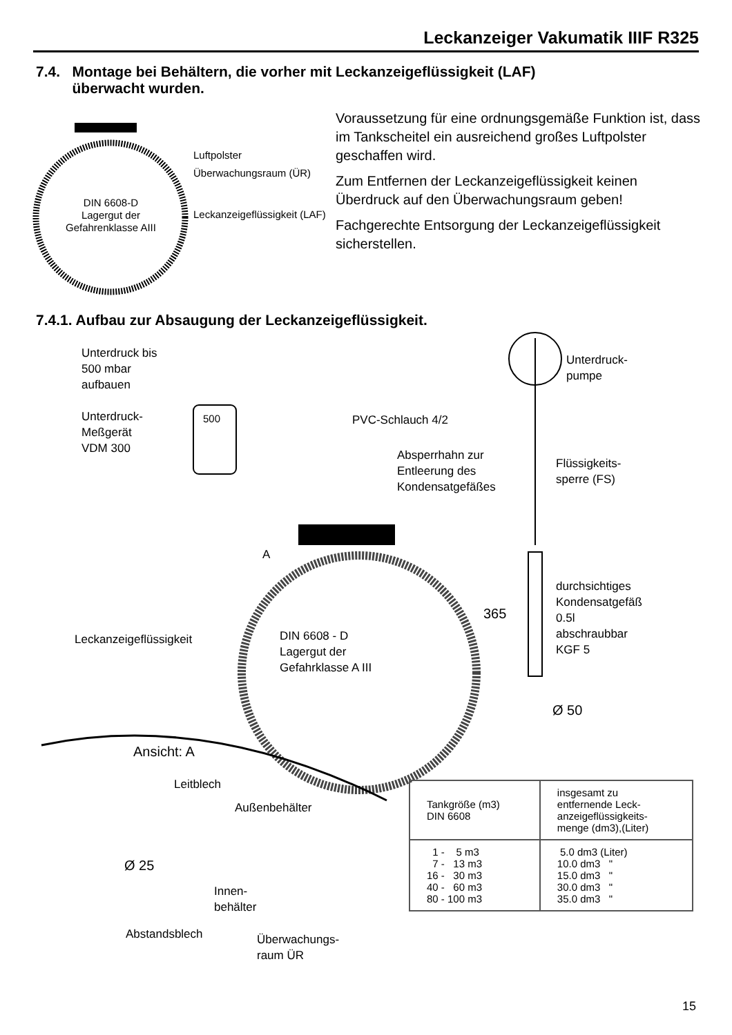Leckanzeiger Vakumatik IIIF R325
7.4. Montage bei Behältern, die vorher mit Leckanzeigeflüssigkeit (LAF)
überwacht wurden.
Luftpolster
Überwachungsraum (ÜR)
Leckanzeigeflüssigkeit (LAF)
DIN 6608-D
Lagergut der
Gefahrenklasse AIII
Voraussetzung für eine ordnungsgemäße Funktion ist, dass im Tankscheitel ein ausreichend großes Luftpolster geschaffen wird.
Zum Entfernen der Leckanzeigeflüssigkeit keinen Überdruck auf den Überwachungsraum geben!
Fachgerechte Entsorgung der Leckanzeigeflüssigkeit sicherstellen.
7.4.1. Aufbau zur Absaugung der Leckanzeigeflüssigkeit.
Unterdruck bis
500 mbar
aufbauen
Unterdruck-
Meßgerät
VDM 300
500
Unterdruck-
pumpe
PVC-Schlauch 4/2
Absperrhahn zur
Entleerung des
Kondensatgefäßes
Flüssigkeits-
sperre (FS)
A
durchsichtiges
Kondensatgefäß
0.5l
abschraubbar
KGF 5
365
Leckanzeigeflüssigkeit
DIN 6608 - D
Lagergut der
Gefahrklasse A III
Ø 50
Ansicht: A
Leitblech
Außenbehälter
Ø 25
Innen-
behälter
Abstandsblech
Überwachungs-
raum ÜR
| Tankgröße (m3) DIN 6608 | insgesamt zu entfernende Leck- anzeigeflüssigkeits- menge (dm3),(Liter) |
| 1 - 5 m3 7 - 13 m3 16 - 30 m3 40 - 60 m3 80 - 100 m3 | 5.0 dm3 (Liter) 10.0 dm3 " 15.0 dm3 " 30.0 dm3 " 35.0 dm3 " |
15